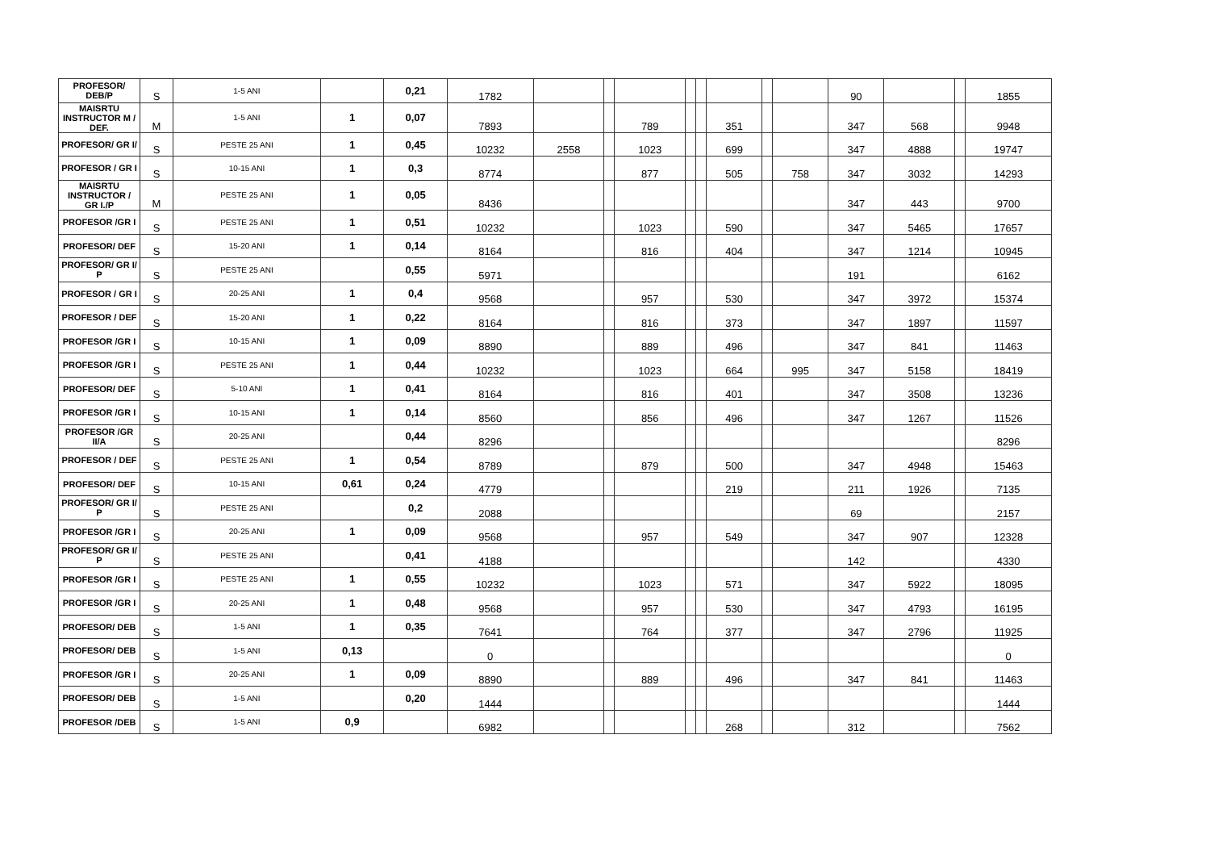| PROFESOR/ DEB/P | S | 1-5 ANI | | 0,21 | 1782 | | | | | | | | | 90 | | | 1855 |
| MAISRTU INSTRUCTOR M / DEF. | M | 1-5 ANI | 1 | 0,07 | 7893 | | | 789 | | | 351 | | | 347 | 568 | | 9948 |
| PROFESOR/ GR I/ | S | PESTE 25 ANI | 1 | 0,45 | 10232 | 2558 | | 1023 | | | 699 | | | 347 | 4888 | | 19747 |
| PROFESOR / GR I | S | 10-15 ANI | 1 | 0,3 | 8774 | | | 877 | | | 505 | | 758 | 347 | 3032 | | 14293 |
| MAISRTU INSTRUCTOR / GR I./P | M | PESTE 25 ANI | 1 | 0,05 | 8436 | | | | | | | | | 347 | 443 | | 9700 |
| PROFESOR /GR I | S | PESTE 25 ANI | 1 | 0,51 | 10232 | | | 1023 | | | 590 | | | 347 | 5465 | | 17657 |
| PROFESOR/ DEF | S | 15-20 ANI | 1 | 0,14 | 8164 | | | 816 | | | 404 | | | 347 | 1214 | | 10945 |
| PROFESOR/ GR I/ P | S | PESTE 25 ANI | | 0,55 | 5971 | | | | | | | | | 191 | | | 6162 |
| PROFESOR / GR I | S | 20-25 ANI | 1 | 0,4 | 9568 | | | 957 | | | 530 | | | 347 | 3972 | | 15374 |
| PROFESOR / DEF | S | 15-20 ANI | 1 | 0,22 | 8164 | | | 816 | | | 373 | | | 347 | 1897 | | 11597 |
| PROFESOR /GR I | S | 10-15 ANI | 1 | 0,09 | 8890 | | | 889 | | | 496 | | | 347 | 841 | | 11463 |
| PROFESOR /GR I | S | PESTE 25 ANI | 1 | 0,44 | 10232 | | | 1023 | | | 664 | | 995 | 347 | 5158 | | 18419 |
| PROFESOR/ DEF | S | 5-10 ANI | 1 | 0,41 | 8164 | | | 816 | | | 401 | | | 347 | 3508 | | 13236 |
| PROFESOR /GR I | S | 10-15 ANI | 1 | 0,14 | 8560 | | | 856 | | | 496 | | | 347 | 1267 | | 11526 |
| PROFESOR /GR II/A | S | 20-25 ANI | | 0,44 | 8296 | | | | | | | | | | | | 8296 |
| PROFESOR / DEF | S | PESTE 25 ANI | 1 | 0,54 | 8789 | | | 879 | | | 500 | | | 347 | 4948 | | 15463 |
| PROFESOR/ DEF | S | 10-15 ANI | 0,61 | 0,24 | 4779 | | | | | | 219 | | | 211 | 1926 | | 7135 |
| PROFESOR/ GR I/ P | S | PESTE 25 ANI | | 0,2 | 2088 | | | | | | | | | 69 | | | 2157 |
| PROFESOR /GR I | S | 20-25 ANI | 1 | 0,09 | 9568 | | | 957 | | | 549 | | | 347 | 907 | | 12328 |
| PROFESOR/ GR I/ P | S | PESTE 25 ANI | | 0,41 | 4188 | | | | | | | | | 142 | | | 4330 |
| PROFESOR /GR I | S | PESTE 25 ANI | 1 | 0,55 | 10232 | | | 1023 | | | 571 | | | 347 | 5922 | | 18095 |
| PROFESOR /GR I | S | 20-25 ANI | 1 | 0,48 | 9568 | | | 957 | | | 530 | | | 347 | 4793 | | 16195 |
| PROFESOR/ DEB | S | 1-5 ANI | 1 | 0,35 | 7641 | | | 764 | | | 377 | | | 347 | 2796 | | 11925 |
| PROFESOR/ DEB | S | 1-5 ANI | 0,13 | | 0 | | | | | | | | | | | | 0 |
| PROFESOR /GR I | S | 20-25 ANI | 1 | 0,09 | 8890 | | | 889 | | | 496 | | | 347 | 841 | | 11463 |
| PROFESOR/ DEB | S | 1-5 ANI | | 0,20 | 1444 | | | | | | | | | | | | 1444 |
| PROFESOR /DEB | S | 1-5 ANI | 0,9 | | 6982 | | | | | | 268 | | | 312 | | | 7562 |